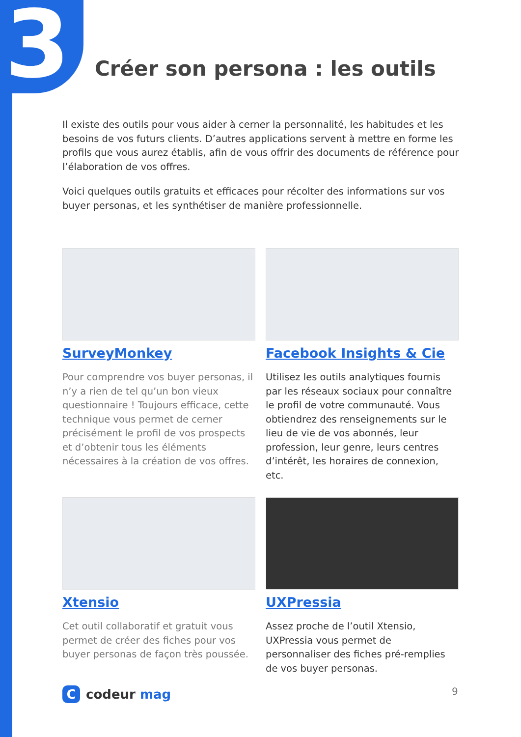3 Créer son persona : les outils
Il existe des outils pour vous aider à cerner la personnalité, les habitudes et les besoins de vos futurs clients. D’autres applications servent à mettre en forme les profils que vous aurez établis, afin de vous offrir des documents de référence pour l’élaboration de vos offres.
Voici quelques outils gratuits et efficaces pour récolter des informations sur vos buyer personas, et les synthétiser de manière professionnelle.
SurveyMonkey
Pour comprendre vos buyer personas, il n’y a rien de tel qu’un bon vieux questionnaire ! Toujours efficace, cette technique vous permet de cerner précisément le profil de vos prospects et d’obtenir tous les éléments nécessaires à la création de vos offres.
Facebook Insights & Cie
Utilisez les outils analytiques fournis par les réseaux sociaux pour connaître le profil de votre communauté. Vous obtiendrez des renseignements sur le lieu de vie de vos abonnés, leur profession, leur genre, leurs centres d’intérêt, les horaires de connexion, etc.
Xtensio
Cet outil collaboratif et gratuit vous permet de créer des fiches pour vos buyer personas de façon très poussée.
UXPressia
Assez proche de l’outil Xtensio, UXPressia vous permet de personnaliser des fiches pré-remplies de vos buyer personas.
C
codeur mag
9